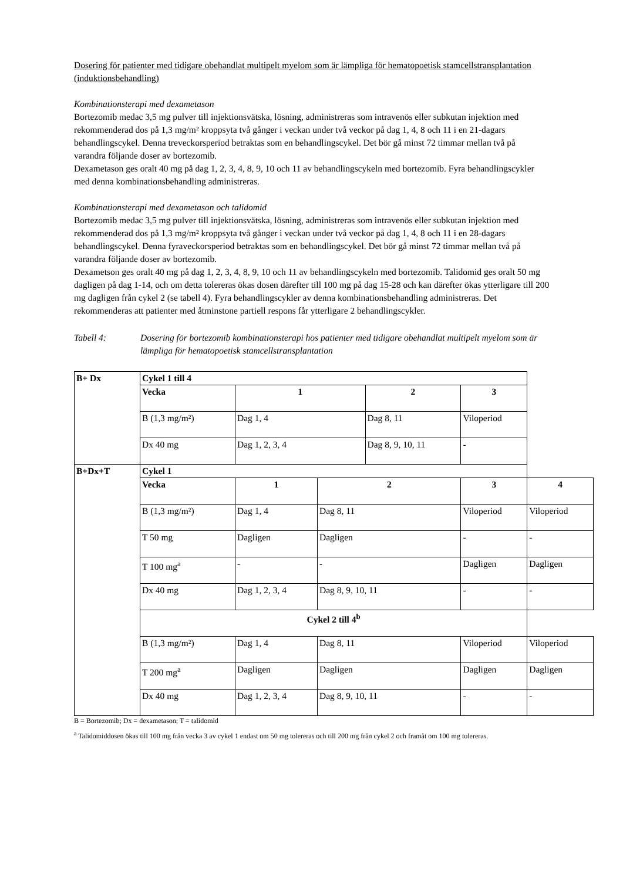Dosering för patienter med tidigare obehandlat multipelt myelom som är lämpliga för hematopoetisk stamcellstransplantation (induktionsbehandling)
Kombinationsterapi med dexametason
Bortezomib medac 3,5 mg pulver till injektionsvätska, lösning, administreras som intravenös eller subkutan injektion med rekommenderad dos på 1,3 mg/m² kroppsyta två gånger i veckan under två veckor på dag 1, 4, 8 och 11 i en 21-dagars behandlingscykel. Denna treveckorsperiod betraktas som en behandlingscykel. Det bör gå minst 72 timmar mellan två på varandra följande doser av bortezomib.
Dexametason ges oralt 40 mg på dag 1, 2, 3, 4, 8, 9, 10 och 11 av behandlingscykeln med bortezomib. Fyra behandlingscykler med denna kombinationsbehandling administreras.
Kombinationsterapi med dexametason och talidomid
Bortezomib medac 3,5 mg pulver till injektionsvätska, lösning, administreras som intravenös eller subkutan injektion med rekommenderad dos på 1,3 mg/m² kroppsyta två gånger i veckan under två veckor på dag 1, 4, 8 och 11 i en 28-dagars behandlingscykel. Denna fyraveckorsperiod betraktas som en behandlingscykel. Det bör gå minst 72 timmar mellan två på varandra följande doser av bortezomib.
Dexametson ges oralt 40 mg på dag 1, 2, 3, 4, 8, 9, 10 och 11 av behandlingscykeln med bortezomib. Talidomid ges oralt 50 mg dagligen på dag 1-14, och om detta tolereras ökas dosen därefter till 100 mg på dag 15-28 och kan därefter ökas ytterligare till 200 mg dagligen från cykel 2 (se tabell 4). Fyra behandlingscykler av denna kombinationsbehandling administreras. Det rekommenderas att patienter med åtminstone partiell respons får ytterligare 2 behandlingscykler.
Tabell 4: Dosering för bortezomib kombinationsterapi hos patienter med tidigare obehandlat multipelt myelom som är lämpliga för hematopoetisk stamcellstransplantation
| B+ Dx | Cykel 1 till 4 | | | | | | |
| | Vecka | 1 | | 2 | | 3 | |
| | B (1,3 mg/m²) | Dag 1, 4 | | Dag 8, 11 | | Viloperiod | |
| | Dx 40 mg | Dag 1, 2, 3, 4 | | Dag 8, 9, 10, 11 | | - | |
| B+Dx+T | Cykel 1 | | | | | | |
| | Vecka | 1 | 2 | | 3 | | 4 |
| | B (1,3 mg/m²) | Dag 1, 4 | Dag 8, 11 | | Viloperiod | | Viloperiod |
| | T 50 mg | Dagligen | Dagligen | | - | | - |
| | T 100 mg<sup>a</sup> | - | - | | Dagligen | | Dagligen |
| | Dx 40 mg | Dag 1, 2, 3, 4 | Dag 8, 9, 10, 11 | | - | | - |
| | Cykel 2 till 4<sup>b</sup> | | | | | | |
| | B (1,3 mg/m²) | Dag 1, 4 | Dag 8, 11 | | Viloperiod | | Viloperiod |
| | T 200 mg<sup>a</sup> | Dagligen | Dagligen | | Dagligen | | Dagligen |
| | Dx 40 mg | Dag 1, 2, 3, 4 | Dag 8, 9, 10, 11 | | - | | - |
B = Bortezomib; Dx = dexametason; T = talidomid
<sup>a</sup> Talidomiddosen ökas till 100 mg från vecka 3 av cykel 1 endast om 50 mg tolereras och till 200 mg från cykel 2 och framåt om 100 mg tolereras.